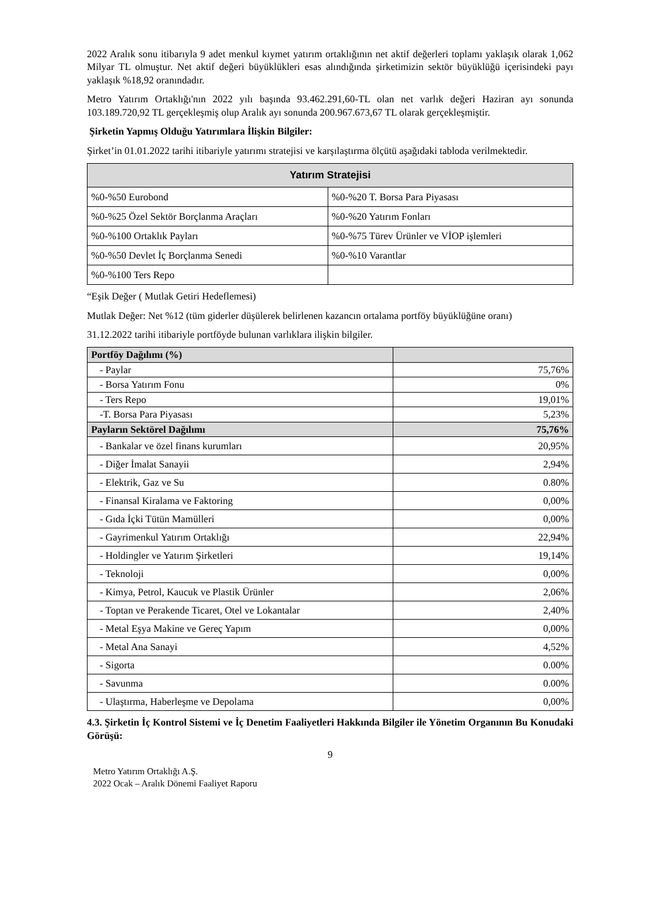2022 Aralık sonu itibarıyla 9 adet menkul kıymet yatırım ortaklığının net aktif değerleri toplamı yaklaşık olarak 1,062 Milyar TL olmuştur. Net aktif değeri büyüklükleri esas alındığında şirketimizin sektör büyüklüğü içerisindeki payı yaklaşık %18,92 oranındadır.
Metro Yatırım Ortaklığı'nın 2022 yılı başında 93.462.291,60-TL olan net varlık değeri Haziran ayı sonunda 103.189.720,92 TL gerçekleşmiş olup Aralık ayı sonunda 200.967.673,67 TL olarak gerçekleşmiştir.
Şirketin Yapmış Olduğu Yatırımlara İlişkin Bilgiler:
Şirket’in 01.01.2022 tarihi itibariyle yatırımı stratejisi ve karşılaştırma ölçütü aşağıdaki tabloda verilmektedir.
| Yatırım Stratejisi | |
| --- | --- |
| %0-%50 Eurobond | %0-%20 T. Borsa Para Piyasası |
| %0-%25 Özel Sektör Borçlanma Araçları | %0-%20 Yatırım Fonları |
| %0-%100 Ortaklık Payları | %0-%75 Türev Ürünler ve VİOP işlemleri |
| %0-%50 Devlet İç Borçlanma Senedi | %0-%10 Varantlar |
| %0-%100 Ters Repo | |
“Eşik Değer ( Mutlak Getiri Hedeflemesi)
Mutlak Değer: Net %12 (tüm giderler düşülerek belirlenen kazancın ortalama portföy büyüklüğüne oranı)
31.12.2022 tarihi itibariyle portföyde bulunan varlıklara ilişkin bilgiler.
| Portföy Dağılımı (%) | |
| - Paylar | 75,76% |
| - Borsa Yatırım Fonu | 0% |
| - Ters Repo | 19,01% |
| -T. Borsa Para Piyasası | 5,23% |
| Payların Sektörel Dağılımı | 75,76% |
| - Bankalar ve özel finans kurumları | 20,95% |
| - Diğer İmalat Sanayii | 2,94% |
| - Elektrik, Gaz ve Su | 0.80% |
| - Finansal Kiralama ve Faktoring | 0,00% |
| - Gıda İçki Tütün Mamülleri | 0,00% |
| - Gayrimenkul Yatırım Ortaklığı | 22,94% |
| - Holdingler ve Yatırım Şirketleri | 19,14% |
| - Teknoloji | 0,00% |
| - Kimya, Petrol, Kaucuk ve Plastik Ürünler | 2,06% |
| - Toptan ve Perakende Ticaret, Otel ve Lokantalar | 2,40% |
| - Metal Eşya Makine ve Gereç Yapım | 0,00% |
| - Metal Ana Sanayi | 4,52% |
| - Sigorta | 0.00% |
| - Savunma | 0.00% |
| - Ulaştırma, Haberleşme ve Depolama | 0,00% |
4.3. Şirketin İç Kontrol Sistemi ve İç Denetim Faaliyetleri Hakkında Bilgiler ile Yönetim Organının Bu Konudaki Görüşü:
9
Metro Yatırım Ortaklığı A.Ş.
2022 Ocak – Aralık Dönemi Faaliyet Raporu